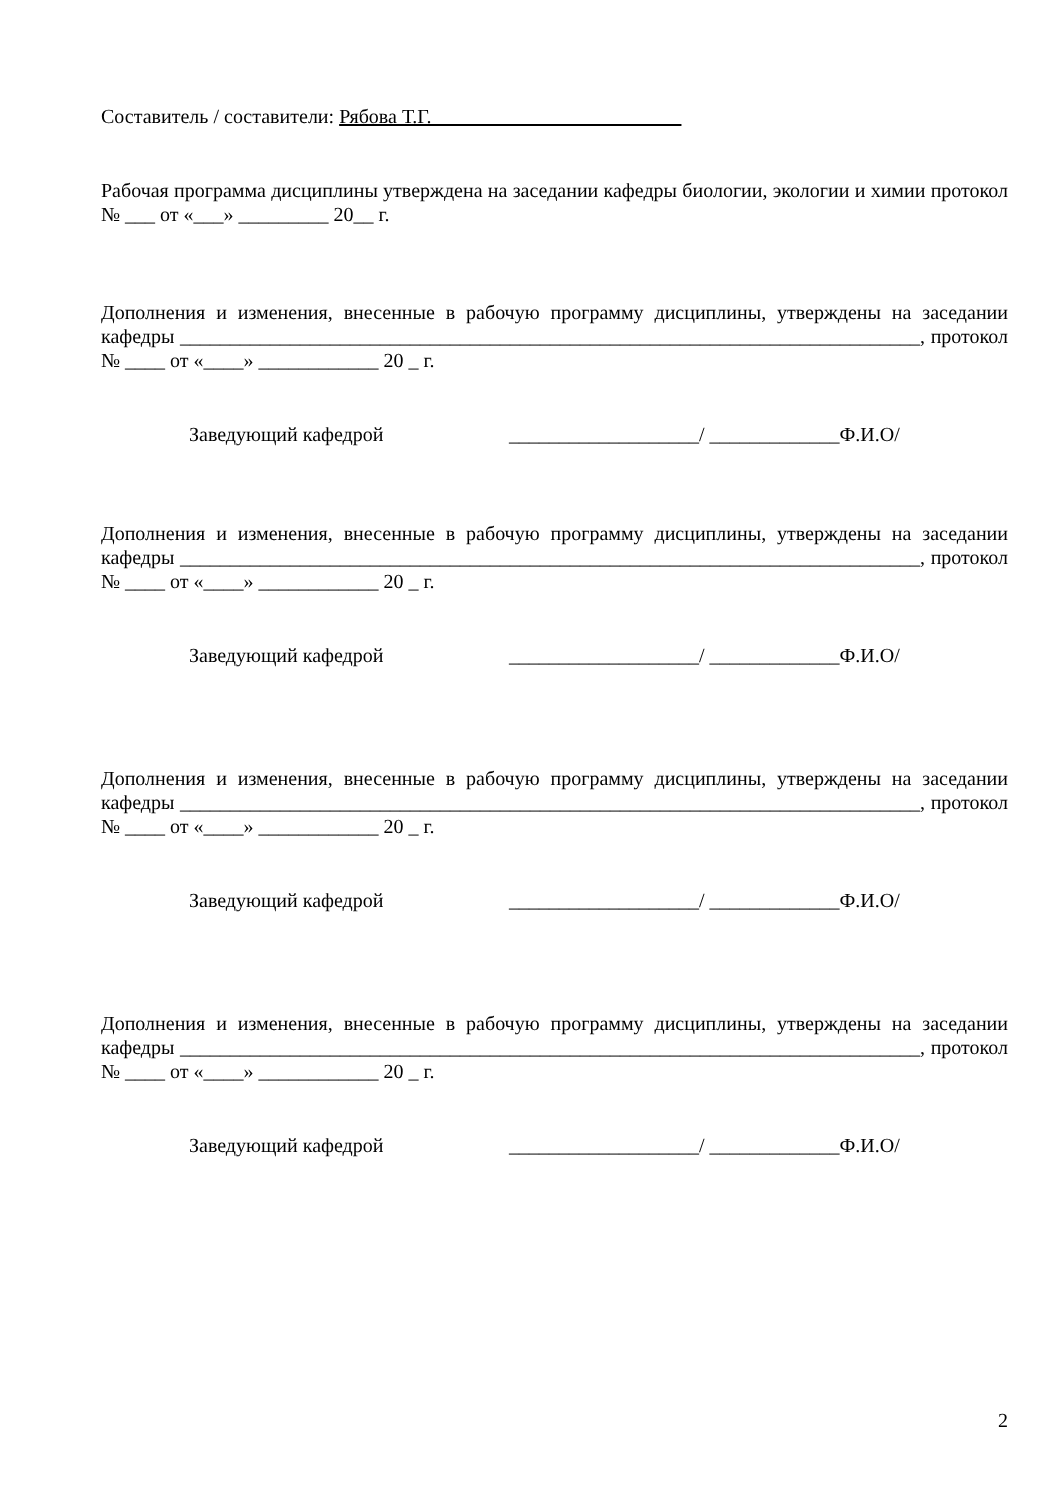Составитель / составители: Рябова Т.Г.
Рабочая программа дисциплины утверждена на заседании кафедры биологии, экологии и химии протокол № ___ от «___» _________ 20__ г.
Дополнения и изменения, внесенные в рабочую программу дисциплины, утверждены на заседании кафедры __________________________________________________________________________, протокол № ____ от «____» ____________ 20 _ г.
Заведующий кафедрой ___________________/ _____________Ф.И.О/
Дополнения и изменения, внесенные в рабочую программу дисциплины, утверждены на заседании кафедры __________________________________________________________________________, протокол № ____ от «____» ____________ 20 _ г.
Заведующий кафедрой ___________________/ _____________Ф.И.О/
Дополнения и изменения, внесенные в рабочую программу дисциплины, утверждены на заседании кафедры __________________________________________________________________________, протокол № ____ от «____» ____________ 20 _ г.
Заведующий кафедрой ___________________/ _____________Ф.И.О/
Дополнения и изменения, внесенные в рабочую программу дисциплины, утверждены на заседании кафедры __________________________________________________________________________, протокол № ____ от «____» ____________ 20 _ г.
Заведующий кафедрой ___________________/ _____________Ф.И.О/
2